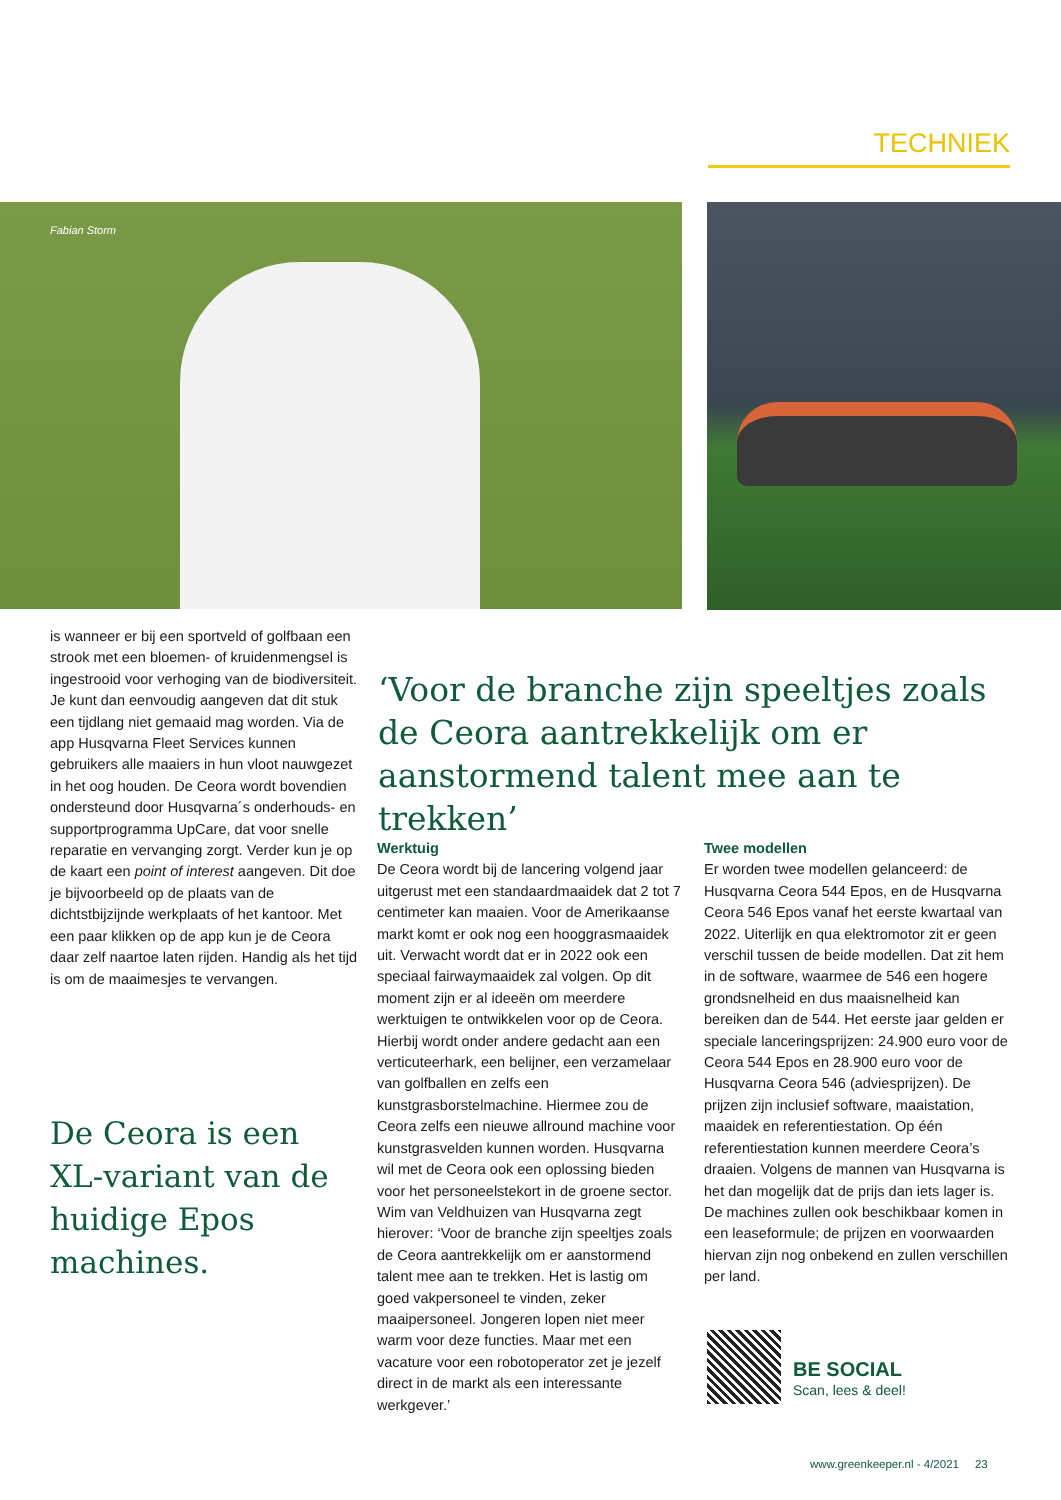TECHNIEK
Fabian Storm
is wanneer er bij een sportveld of golfbaan een strook met een bloemen- of kruidenmengsel is ingestrooid voor verhoging van de biodiversiteit. Je kunt dan eenvoudig aangeven dat dit stuk een tijdlang niet gemaaid mag worden. Via de app Husqvarna Fleet Services kunnen gebruikers alle maaiers in hun vloot nauwgezet in het oog houden. De Ceora wordt bovendien ondersteund door Husqvarna´s onderhouds- en supportprogramma UpCare, dat voor snelle reparatie en vervanging zorgt. Verder kun je op de kaart een point of interest aangeven. Dit doe je bijvoorbeeld op de plaats van de dichtstbijzijnde werkplaats of het kantoor. Met een paar klikken op de app kun je de Ceora daar zelf naartoe laten rijden. Handig als het tijd is om de maaimesjes te vervangen.
‘Voor de branche zijn speeltjes zoals de Ceora aantrekkelijk om er aanstormend talent mee aan te trekken’
De Ceora is een XL-variant van de huidige Epos machines.
Werktuig
De Ceora wordt bij de lancering volgend jaar uitgerust met een standaardmaaidek dat 2 tot 7 centimeter kan maaien. Voor de Amerikaanse markt komt er ook nog een hooggrasmaaidek uit. Verwacht wordt dat er in 2022 ook een speciaal fairwaymaaidek zal volgen. Op dit moment zijn er al ideeën om meerdere werktuigen te ontwikkelen voor op de Ceora. Hierbij wordt onder andere gedacht aan een verticuteerhark, een belijner, een verzamelaar van golfballen en zelfs een kunstgrasborstelmachine. Hiermee zou de Ceora zelfs een nieuwe allround machine voor kunstgrasvelden kunnen worden. Husqvarna wil met de Ceora ook een oplossing bieden voor het personeelstekort in de groene sector. Wim van Veldhuizen van Husqvarna zegt hierover: ‘Voor de branche zijn speeltjes zoals de Ceora aantrekkelijk om er aanstormend talent mee aan te trekken. Het is lastig om goed vakpersoneel te vinden, zeker maaipersoneel. Jongeren lopen niet meer warm voor deze functies. Maar met een vacature voor een robotoperator zet je jezelf direct in de markt als een interessante werkgever.’
Twee modellen
Er worden twee modellen gelanceerd: de Husqvarna Ceora 544 Epos, en de Husqvarna Ceora 546 Epos vanaf het eerste kwartaal van 2022. Uiterlijk en qua elektromotor zit er geen verschil tussen de beide modellen. Dat zit hem in de software, waarmee de 546 een hogere grondsnelheid en dus maaisnelheid kan bereiken dan de 544. Het eerste jaar gelden er speciale lanceringsprijzen: 24.900 euro voor de Ceora 544 Epos en 28.900 euro voor de Husqvarna Ceora 546 (adviesprijzen). De prijzen zijn inclusief software, maaistation, maaidek en referentiestation. Op één referentiestation kunnen meerdere Ceora’s draaien. Volgens de mannen van Husqvarna is het dan mogelijk dat de prijs dan iets lager is. De machines zullen ook beschikbaar komen in een leaseformule; de prijzen en voorwaarden hiervan zijn nog onbekend en zullen verschillen per land.
BE SOCIAL
Scan, lees & deel!
www.greenkeeper.nl - 4/2021 23